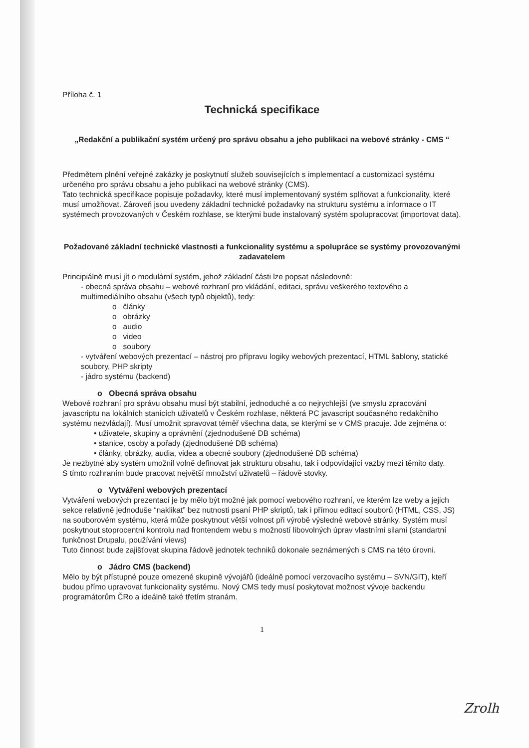Příloha č. 1
Technická specifikace
„Redakční a publikační systém určený pro správu obsahu a jeho publikaci na webové stránky - CMS “
Předmětem plnění veřejné zakázky je poskytnutí služeb souvisejících s implementací a customizací systému určeného pro správu obsahu a jeho publikaci na webové stránky (CMS).
Tato technická specifikace popisuje požadavky, které musí implementovaný systém splňovat a funkcionality, které musí umožňovat. Zároveň jsou uvedeny základní technické požadavky na strukturu systému a informace o IT systémech provozovaných v Českém rozhlase, se kterými bude instalovaný systém spolupracovat (importovat data).
Požadované základní technické vlastnosti a funkcionality systému a spolupráce se systémy provozovanými zadavatelem
Principiálně musí jít o modulární systém, jehož základní části lze popsat následovně:
- obecná správa obsahu – webové rozhraní pro vkládání, editaci, správu veškerého textového a multimediálního obsahu (všech typů objektů), tedy:
o články
o obrázky
o audio
o video
o soubory
- vytváření webových prezentací – nástroj pro přípravu logiky webových prezentací, HTML šablony, statické soubory, PHP skripty
- jádro systému (backend)
o Obecná správa obsahu
Webové rozhraní pro správu obsahu musí být stabilní, jednoduché a co nejrychlejší (ve smyslu zpracování javascriptu na lokálních stanicích uživatelů v Českém rozhlase, některá PC javascript současného redakčního systému nezvládají). Musí umožnit spravovat téměř všechna data, se kterými se v CMS pracuje. Jde zejména o:
• uživatele, skupiny a oprávnění (zjednodušené DB schéma)
• stanice, osoby a pořady (zjednodušené DB schéma)
• články, obrázky, audia, videa a obecné soubory (zjednodušené DB schéma)
Je nezbytné aby systém umožnil volně definovat jak strukturu obsahu, tak i odpovídající vazby mezi těmito daty.
S tímto rozhraním bude pracovat největší množství uživatelů – řádově stovky.
o Vytváření webových prezentací
Vytváření webových prezentací je by mělo být možné jak pomocí webového rozhraní, ve kterém lze weby a jejich sekce relativně jednoduše “naklikat” bez nutnosti psaní PHP skriptů, tak i přímou editací souborů (HTML, CSS, JS) na souborovém systému, která může poskytnout větší volnost při výrobě výsledné webové stránky. Systém musí poskytnout stoprocentní kontrolu nad frontendem webu s možností libovolných úprav vlastními silami (standartní funkčnost Drupalu, používání views)
Tuto činnost bude zajišťovat skupina řádově jednotek techniků dokonale seznámených s CMS na této úrovni.
o Jádro CMS (backend)
Mělo by být přístupné pouze omezené skupině vývojářů (ideálně pomocí verzovacího systému – SVN/GIT), kteří budou přímo upravovat funkcionality systému. Nový CMS tedy musí poskytovat možnost vývoje backendu programátorům ČRo a ideálně také třetím stranám.
1
Zrolh